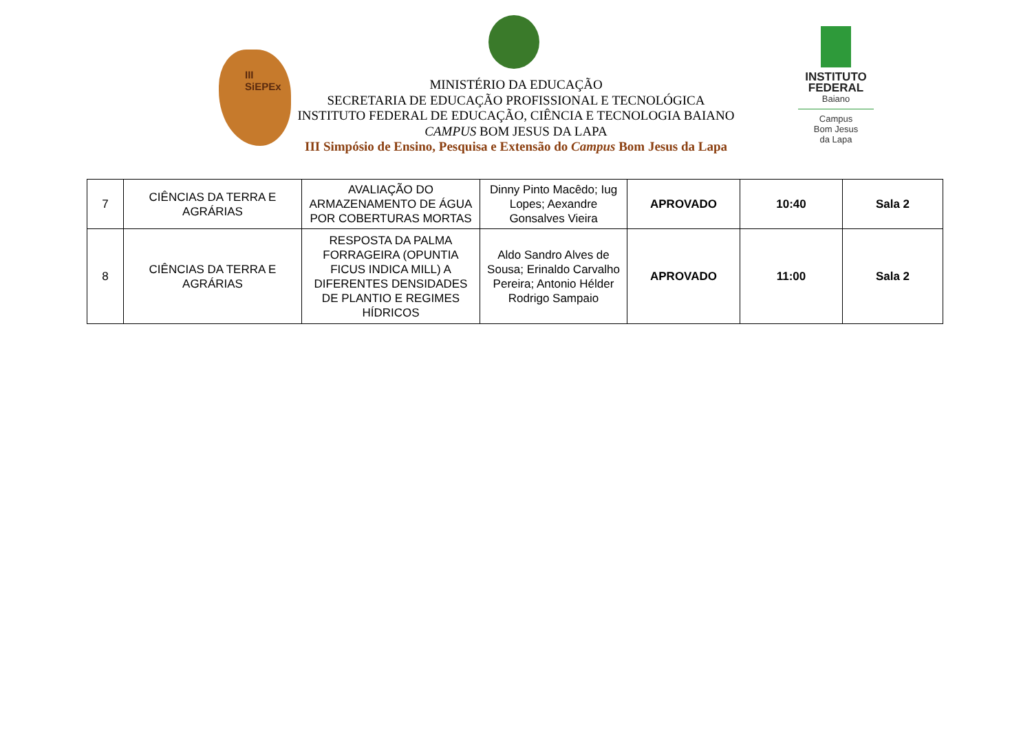III SiEPEx
MINISTÉRIO DA EDUCAÇÃO
SECRETARIA DE EDUCAÇÃO PROFISSIONAL E TECNOLÓGICA
INSTITUTO FEDERAL DE EDUCAÇÃO, CIÊNCIA E TECNOLOGIA BAIANO
CAMPUS BOM JESUS DA LAPA
III Simpósio de Ensino, Pesquisa e Extensão do Campus Bom Jesus da Lapa
INSTITUTO FEDERAL
Baiano
Campus
Bom Jesus
da Lapa
| 7 | CIÊNCIAS DA TERRA E AGRÁRIAS | AVALIAÇÃO DO ARMAZENAMENTO DE ÁGUA POR COBERTURAS MORTAS | Dinny Pinto Macêdo; Iug Lopes; Aexandre Gonsalves Vieira | APROVADO | 10:40 | Sala 2 |
| 8 | CIÊNCIAS DA TERRA E AGRÁRIAS | RESPOSTA DA PALMA FORRAGEIRA (OPUNTIA FICUS INDICA MILL) A DIFERENTES DENSIDADES DE PLANTIO E REGIMES HÍDRICOS | Aldo Sandro Alves de Sousa; Erinaldo Carvalho Pereira; Antonio Hélder Rodrigo Sampaio | APROVADO | 11:00 | Sala 2 |